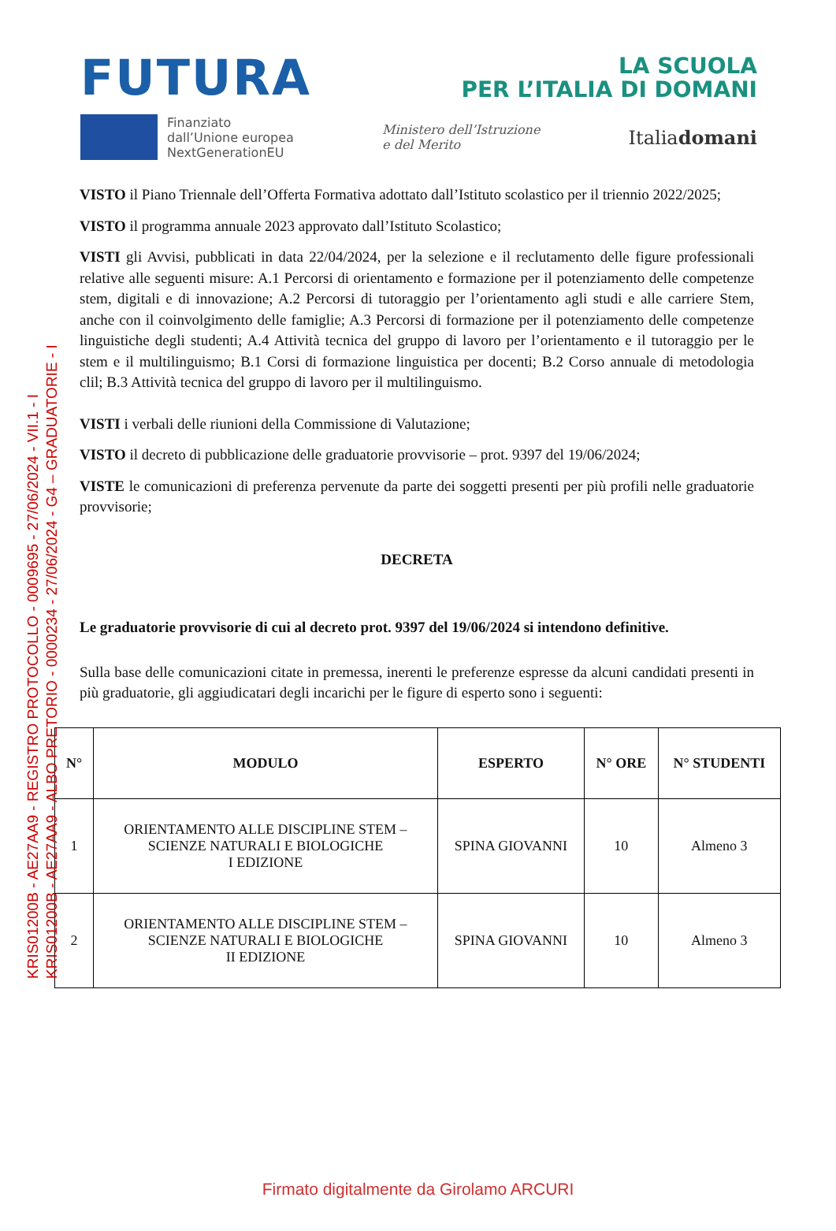KRIS01200B - AE27AA9 - REGISTRO PROTOCOLLO - 0009695 - 27/06/2024 - VII.1 - I
KRIS01200B - AE27AA9 - ALBO PRETORIO - 0000234 - 27/06/2024 - G4 – GRADUATORIE - I
FUTURA
LA SCUOLA
PER L’ITALIA DI DOMANI
Finanziato
dall’Unione europea
NextGenerationEU
Ministero dell’Istruzione
e del Merito
Italiadomani
VISTO il Piano Triennale dell’Offerta Formativa adottato dall’Istituto scolastico per il triennio 2022/2025;
VISTO il programma annuale 2023 approvato dall’Istituto Scolastico;
VISTI gli Avvisi, pubblicati in data 22/04/2024, per la selezione e il reclutamento delle figure professionali relative alle seguenti misure: A.1 Percorsi di orientamento e formazione per il potenziamento delle competenze stem, digitali e di innovazione; A.2 Percorsi di tutoraggio per l’orientamento agli studi e alle carriere Stem, anche con il coinvolgimento delle famiglie; A.3 Percorsi di formazione per il potenziamento delle competenze linguistiche degli studenti; A.4 Attività tecnica del gruppo di lavoro per l’orientamento e il tutoraggio per le stem e il multilinguismo; B.1 Corsi di formazione linguistica per docenti; B.2 Corso annuale di metodologia clil; B.3 Attività tecnica del gruppo di lavoro per il multilinguismo.
VISTI i verbali delle riunioni della Commissione di Valutazione;
VISTO il decreto di pubblicazione delle graduatorie provvisorie – prot. 9397 del 19/06/2024;
VISTE le comunicazioni di preferenza pervenute da parte dei soggetti presenti per più profili nelle graduatorie provvisorie;
DECRETA
Le graduatorie provvisorie di cui al decreto prot. 9397 del 19/06/2024 si intendono definitive.
Sulla base delle comunicazioni citate in premessa, inerenti le preferenze espresse da alcuni candidati presenti in più graduatorie, gli aggiudicatari degli incarichi per le figure di esperto sono i seguenti:
| N° | MODULO | ESPERTO | N° ORE | N° STUDENTI |
| --- | --- | --- | --- | --- |
| 1 | ORIENTAMENTO ALLE DISCIPLINE STEM – SCIENZE NATURALI E BIOLOGICHE I EDIZIONE | SPINA GIOVANNI | 10 | Almeno 3 |
| 2 | ORIENTAMENTO ALLE DISCIPLINE STEM – SCIENZE NATURALI E BIOLOGICHE II EDIZIONE | SPINA GIOVANNI | 10 | Almeno 3 |
Firmato digitalmente da Girolamo ARCURI